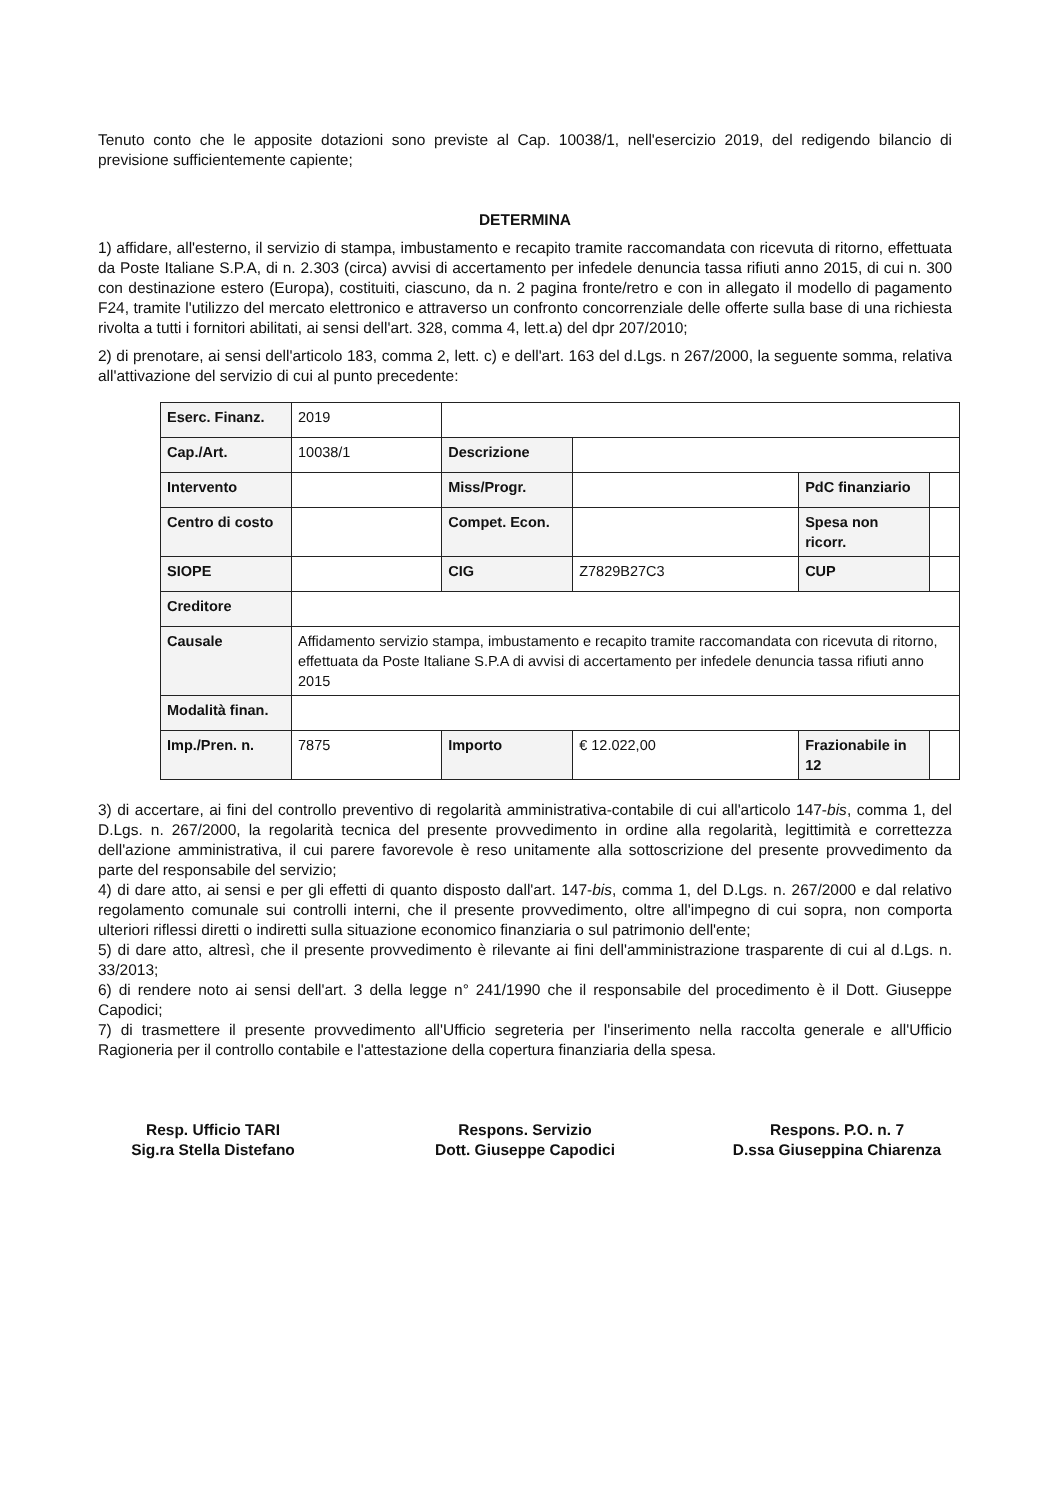Tenuto conto che le apposite dotazioni sono previste al Cap. 10038/1, nell'esercizio 2019, del redigendo bilancio di previsione sufficientemente capiente;
DETERMINA
1) affidare, all'esterno, il servizio di stampa, imbustamento e recapito tramite raccomandata con ricevuta di ritorno, effettuata da Poste Italiane S.P.A, di n. 2.303 (circa) avvisi di accertamento per infedele denuncia tassa rifiuti anno 2015, di cui n. 300 con destinazione estero (Europa), costituiti, ciascuno, da n. 2 pagina fronte/retro e con in allegato il modello di pagamento F24, tramite l'utilizzo del mercato elettronico e attraverso un confronto concorrenziale delle offerte sulla base di una richiesta rivolta a tutti i fornitori abilitati, ai sensi dell'art. 328, comma 4, lett.a) del dpr 207/2010;
2) di prenotare, ai sensi dell'articolo 183, comma 2, lett. c) e dell'art. 163 del d.Lgs. n 267/2000, la seguente somma, relativa all'attivazione del servizio di cui al punto precedente:
| Eserc. Finanz. | 2019 | | | | |
| Cap./Art. | 10038/1 | Descrizione | | | |
| Intervento | | Miss/Progr. | | PdC finanziario | |
| Centro di costo | | Compet. Econ. | | Spesa non ricorr. | |
| SIOPE | | CIG | Z7829B27C3 | CUP | |
| Creditore | | | | | |
| Causale | Affidamento servizio stampa, imbustamento e recapito tramite raccomandata con ricevuta di ritorno, effettuata da Poste Italiane S.P.A di avvisi di accertamento per infedele denuncia tassa rifiuti anno 2015 | | | | |
| Modalità finan. | | | | | |
| Imp./Pren. n. | 7875 | Importo | € 12.022,00 | Frazionabile in 12 | |
3) di accertare, ai fini del controllo preventivo di regolarità amministrativa-contabile di cui all'articolo 147-bis, comma 1, del D.Lgs. n. 267/2000, la regolarità tecnica del presente provvedimento in ordine alla regolarità, legittimità e correttezza dell'azione amministrativa, il cui parere favorevole è reso unitamente alla sottoscrizione del presente provvedimento da parte del responsabile del servizio;
4) di dare atto, ai sensi e per gli effetti di quanto disposto dall'art. 147-bis, comma 1, del D.Lgs. n. 267/2000 e dal relativo regolamento comunale sui controlli interni, che il presente provvedimento, oltre all'impegno di cui sopra, non comporta ulteriori riflessi diretti o indiretti sulla situazione economico finanziaria o sul patrimonio dell'ente;
5) di dare atto, altresì, che il presente provvedimento è rilevante ai fini dell'amministrazione trasparente di cui al d.Lgs. n. 33/2013;
6) di rendere noto ai sensi dell'art. 3 della legge n° 241/1990 che il responsabile del procedimento è il Dott. Giuseppe Capodici;
7) di trasmettere il presente provvedimento all'Ufficio segreteria per l'inserimento nella raccolta generale e all'Ufficio Ragioneria per il controllo contabile e l'attestazione della copertura finanziaria della spesa.
Resp. Ufficio TARI
Sig.ra Stella Distefano
Respons. Servizio
Dott. Giuseppe Capodici
Respons. P.O. n. 7
D.ssa Giuseppina Chiarenza